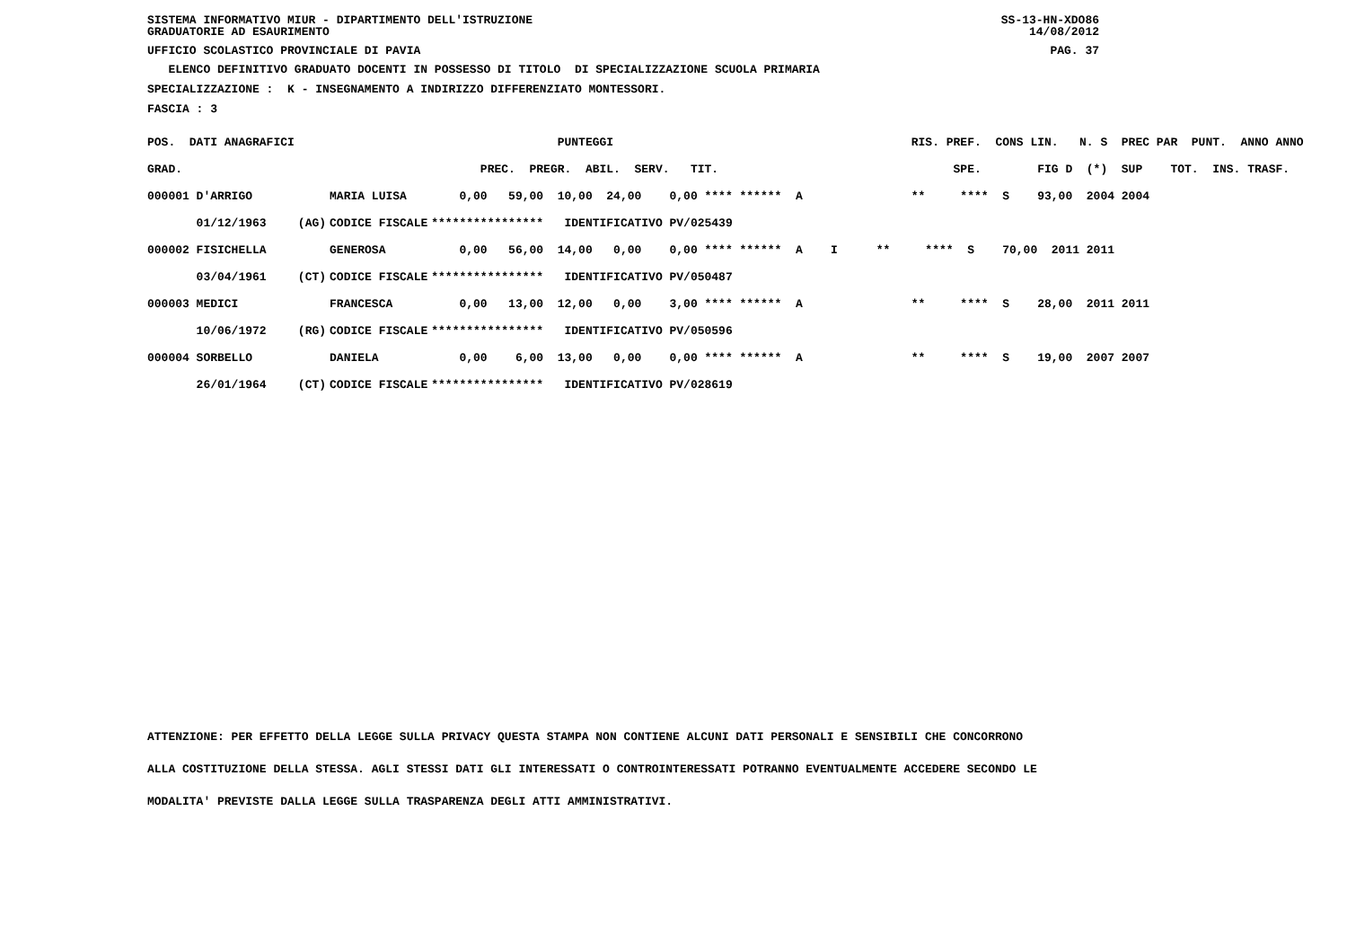SISTEMA INFORMATIVO MIUR - DIPARTIMENTO DELL'ISTRUZIONE SS-13-HN-XDO86
GRADUATORIE AD ESAURIMENTO 14/08/2012
UFFICIO SCOLASTICO PROVINCIALE DI PAVIA PAG. 37
ELENCO DEFINITIVO GRADUATO DOCENTI IN POSSESSO DI TITOLO DI SPECIALIZZAZIONE SCUOLA PRIMARIA
SPECIALIZZAZIONE : K - INSEGNAMENTO A INDIRIZZO DIFFERENZIATO MONTESSORI.
FASCIA : 3
| POS. DATI ANAGRAFICI | | | PUNTEGGI | RIS. PREF. CONS LIN. N. S PREC PAR PUNT. ANNO ANNO |
| --- | --- | --- | --- | --- |
| GRAD. | | | PREC. PREGR. ABIL. SERV. TIT. | SPE. FIG D (*) SUP TOT. INS. TRASF. |
| 000001 D'ARRIGO | | MARIA LUISA | 0,00 59,00 10,00 24,00 0,00 **** ****** A | ** **** S 93,00 2004 2004 |
| 01/12/1963 | (AG) | CODICE FISCALE | **************** IDENTIFICATIVO PV/025439 | |
| 000002 FISICHELLA | | GENEROSA | 0,00 56,00 14,00 0,00 0,00 **** ****** A I | ** **** S 70,00 2011 2011 |
| 03/04/1961 | (CT) | CODICE FISCALE | **************** IDENTIFICATIVO PV/050487 | |
| 000003 MEDICI | | FRANCESCA | 0,00 13,00 12,00 0,00 3,00 **** ****** A | ** **** S 28,00 2011 2011 |
| 10/06/1972 | (RG) | CODICE FISCALE | **************** IDENTIFICATIVO PV/050596 | |
| 000004 SORBELLO | | DANIELA | 0,00 6,00 13,00 0,00 0,00 **** ****** A | ** **** S 19,00 2007 2007 |
| 26/01/1964 | (CT) | CODICE FISCALE | **************** IDENTIFICATIVO PV/028619 | |
ATTENZIONE: PER EFFETTO DELLA LEGGE SULLA PRIVACY QUESTA STAMPA NON CONTIENE ALCUNI DATI PERSONALI E SENSIBILI CHE CONCORRONO
ALLA COSTITUZIONE DELLA STESSA. AGLI STESSI DATI GLI INTERESSATI O CONTROINTERESSATI POTRANNO EVENTUALMENTE ACCEDERE SECONDO LE
MODALITA' PREVISTE DALLA LEGGE SULLA TRASPARENZA DEGLI ATTI AMMINISTRATIVI.